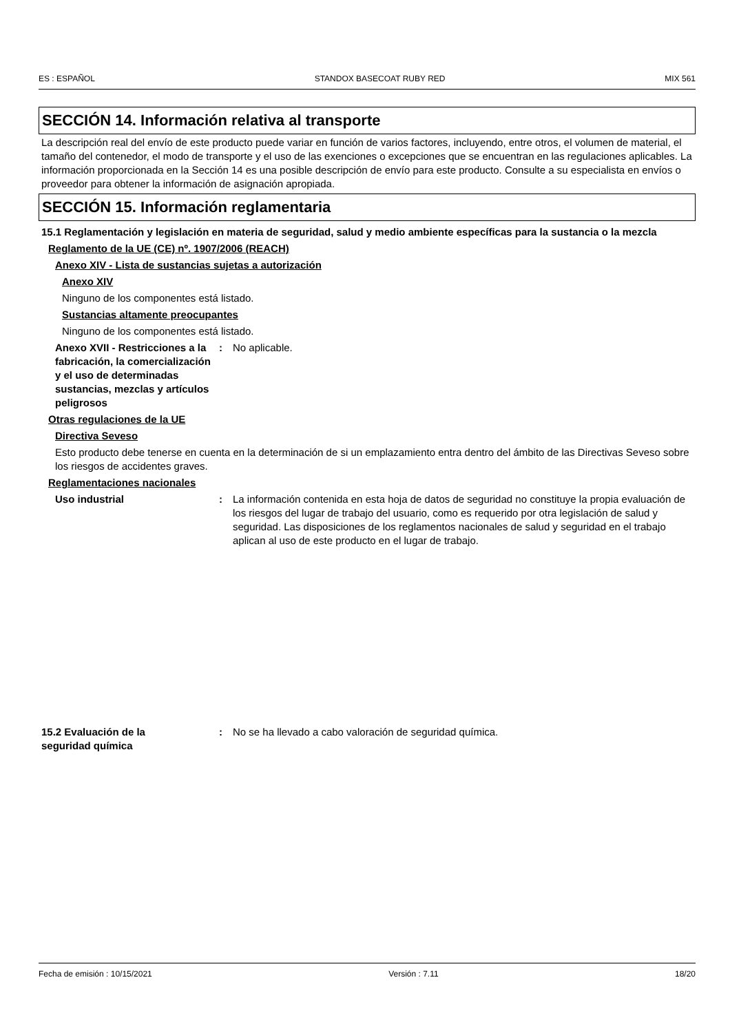ES : ESPAÑOL STANDOX BASECOAT RUBY RED MIX 561
SECCIÓN 14. Información relativa al transporte
La descripción real del envío de este producto puede variar en función de varios factores, incluyendo, entre otros, el volumen de material, el tamaño del contenedor, el modo de transporte y el uso de las exenciones o excepciones que se encuentran en las regulaciones aplicables. La información proporcionada en la Sección 14 es una posible descripción de envío para este producto. Consulte a su especialista en envíos o proveedor para obtener la información de asignación apropiada.
SECCIÓN 15. Información reglamentaria
15.1 Reglamentación y legislación en materia de seguridad, salud y medio ambiente específicas para la sustancia o la mezcla
Reglamento de la UE (CE) nº. 1907/2006 (REACH)
Anexo XIV - Lista de sustancias sujetas a autorización
Anexo XIV
Ninguno de los componentes está listado.
Sustancias altamente preocupantes
Ninguno de los componentes está listado.
Anexo XVII - Restricciones a la fabricación, la comercialización y el uso de determinadas sustancias, mezclas y artículos peligrosos
: No aplicable.
Otras regulaciones de la UE
Directiva Seveso
Esto producto debe tenerse en cuenta en la determinación de si un emplazamiento entra dentro del ámbito de las Directivas Seveso sobre los riesgos de accidentes graves.
Reglamentaciones nacionales
Uso industrial : La información contenida en esta hoja de datos de seguridad no constituye la propia evaluación de los riesgos del lugar de trabajo del usuario, como es requerido por otra legislación de salud y seguridad. Las disposiciones de los reglamentos nacionales de salud y seguridad en el trabajo aplican al uso de este producto en el lugar de trabajo.
15.2 Evaluación de la
seguridad química
: No se ha llevado a cabo valoración de seguridad química.
Fecha de emisión : 10/15/2021 Versión : 7.11 18/20